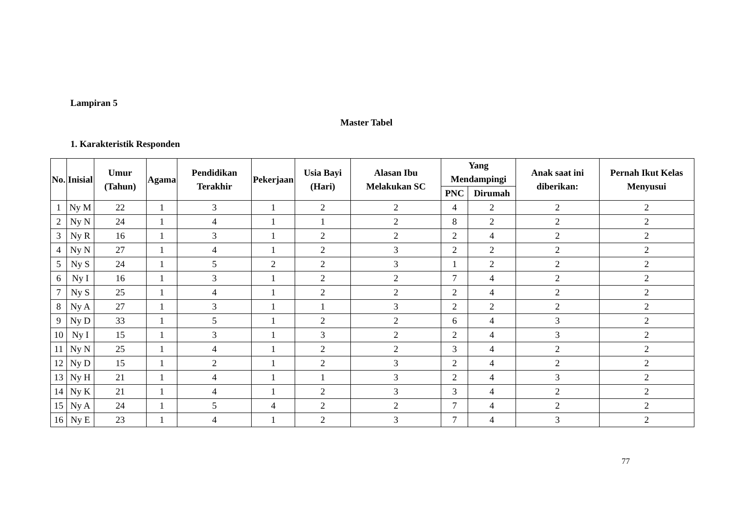Lampiran 5
Master Tabel
1. Karakteristik Responden
| No. | Inisial | Umur (Tahun) | Agama | Pendidikan Terakhir | Pekerjaan | Usia Bayi (Hari) | Alasan Ibu Melakukan SC | Yang Mendampingi | | Anak saat ini diberikan: | Pernah Ikut Kelas Menyusui |
| --- | --- | --- | --- | --- | --- | --- | --- | --- | --- | --- | --- |
| | | | | | | | | PNC | Dirumah | | |
| 1 | Ny M | 22 | 1 | 3 | 1 | 2 | 2 | 4 | 2 | 2 | 2 |
| 2 | Ny N | 24 | 1 | 4 | 1 | 1 | 2 | 8 | 2 | 2 | 2 |
| 3 | Ny R | 16 | 1 | 3 | 1 | 2 | 2 | 2 | 4 | 2 | 2 |
| 4 | Ny N | 27 | 1 | 4 | 1 | 2 | 3 | 2 | 2 | 2 | 2 |
| 5 | Ny S | 24 | 1 | 5 | 2 | 2 | 3 | 1 | 2 | 2 | 2 |
| 6 | Ny I | 16 | 1 | 3 | 1 | 2 | 2 | 7 | 4 | 2 | 2 |
| 7 | Ny S | 25 | 1 | 4 | 1 | 2 | 2 | 2 | 4 | 2 | 2 |
| 8 | Ny A | 27 | 1 | 3 | 1 | 1 | 3 | 2 | 2 | 2 | 2 |
| 9 | Ny D | 33 | 1 | 5 | 1 | 2 | 2 | 6 | 4 | 3 | 2 |
| 10 | Ny I | 15 | 1 | 3 | 1 | 3 | 2 | 2 | 4 | 3 | 2 |
| 11 | Ny N | 25 | 1 | 4 | 1 | 2 | 2 | 3 | 4 | 2 | 2 |
| 12 | Ny D | 15 | 1 | 2 | 1 | 2 | 3 | 2 | 4 | 2 | 2 |
| 13 | Ny H | 21 | 1 | 4 | 1 | 1 | 3 | 2 | 4 | 3 | 2 |
| 14 | Ny K | 21 | 1 | 4 | 1 | 2 | 3 | 3 | 4 | 2 | 2 |
| 15 | Ny A | 24 | 1 | 5 | 4 | 2 | 2 | 7 | 4 | 2 | 2 |
| 16 | Ny E | 23 | 1 | 4 | 1 | 2 | 3 | 7 | 4 | 3 | 2 |
77